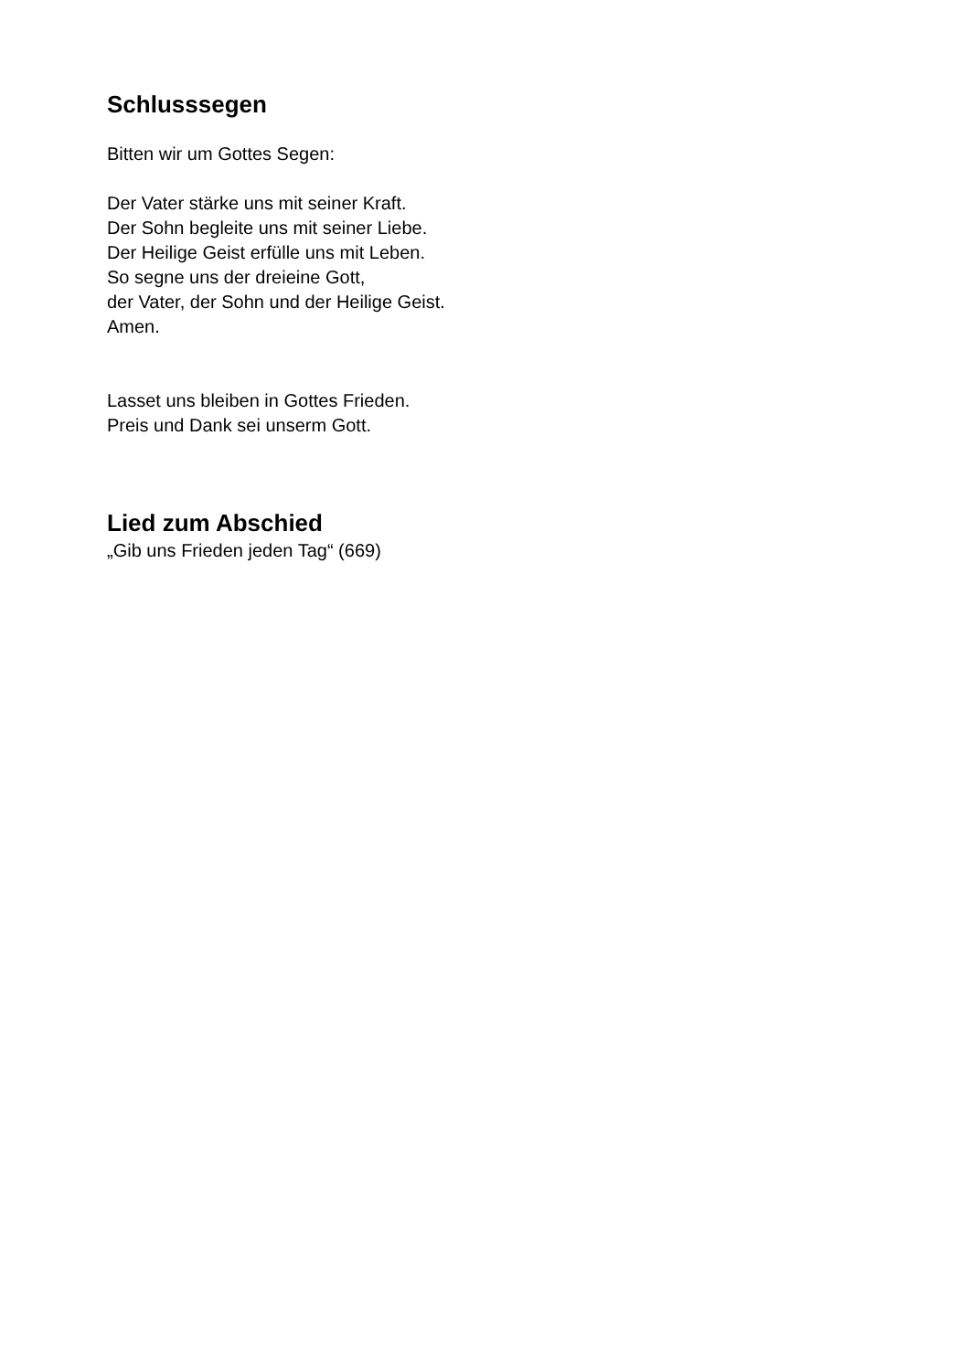Schlusssegen
Bitten wir um Gottes Segen:
Der Vater stärke uns mit seiner Kraft.
Der Sohn begleite uns mit seiner Liebe.
Der Heilige Geist erfülle uns mit Leben.
So segne uns der dreieine Gott,
der Vater, der Sohn und der Heilige Geist.
Amen.
Lasset uns bleiben in Gottes Frieden.
Preis und Dank sei unserm Gott.
Lied zum Abschied
„Gib uns Frieden jeden Tag“ (669)